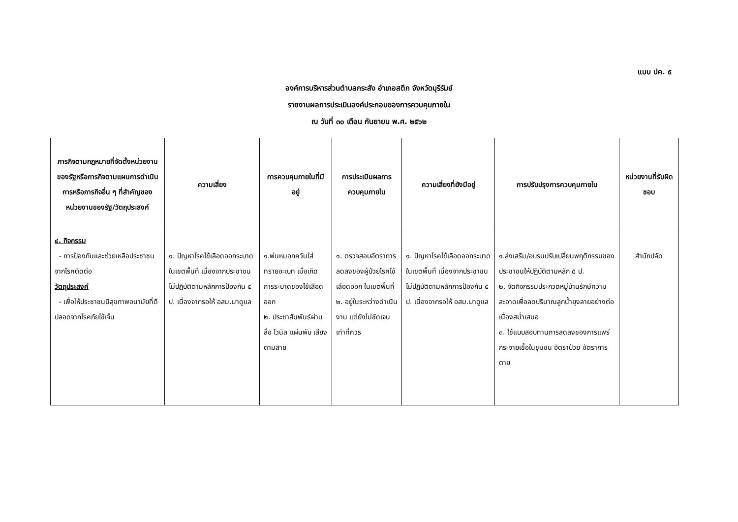แบบ ปค. ๕
องค์การบริหารส่วนตำบลกระสัง อำเภอสตึก จังหวัดบุรีรัมย์
รายงานผลการประเมินองค์ประกอบของการควบคุมภายใน
ณ วันที่ ๓๐ เดือน กันยายน พ.ศ. ๒๕๖๒
| ภารกิจตามกฎหมายที่จัดตั้งหน่วยงานของรัฐหรือภารกิจตามแผนการดำเนินการหรือภารกิจอื่น ๆ ที่สำคัญของหน่วยงานของรัฐ/วัตถุประสงค์ | ความเสี่ยง | การควบคุมภายในที่มีอยู่ | การประเมินผลการควบคุมภายใน | ความเสี่ยงที่ยังมีอยู่ | การปรับปรุงการควบคุมภายใน | หน่วยงานที่รับผิดชอบ |
| --- | --- | --- | --- | --- | --- | --- |
| ๔. กิจกรรม - การป้องกันและช่วยเหลือประชาชนจากโรคติดต่อ วัตถุประสงค์ - เพื่อให้ประชาชนมีสุขภาพอนามัยที่ดี ปลอดจากโรคภัยไข้เจ็บ | ๑. ปัญหาโรคไข้เลือดออกระบาดในเขตพื้นที่ เนื่องจากประชาชนไม่ปฏิบัติตามหลักการป้องกัน ๕ ป. เนื่องจากรอให้ อสม.มาดูแล | ๑.พ่นหมอกควันใส่ทรายอะเบท เมื่อเกิดการระบาดของไข้เลือดออก ๒. ประชาสัมพันธ์ผ่านสื่อ ไวนิล แผ่นพับ เสียงตามสาย | ๑. ตรวจสอบอัตราการลดลงของผู้ป่วยโรคไข้เลือดออก ในเขตพื้นที่ ๒. อยู่ในระหว่างดำเนินงาน แต่ยังไม่ชัดเจนเท่าที่ควร | ๑. ปัญหาโรคไข้เลือดออกระบาดในเขตพื้นที่ เนื่องจากประชาชนไม่ปฏิบัติตามหลักการป้องกัน ๕ ป. เนื่องจากรอให้ อสม.มาดูแล | ๑.ส่งเสริม/อบรมปรับเปลี่ยนพฤติกรรมของประชาชนให้ปฏิบัติตามหลัก ๕ ป. ๒. จัดกิจกรรมประกวดหมู่บ้านรักษ์ความสะอาดเพื่อลดปริมาณลูกน้ำยุงลายอย่างต่อเนื่องสม่ำเสมอ ๓. ใช้แบบสอบทานการลดลงของการแพร่กระจายเชื้อในชุมชน อัตราป่วย อัตราการตาย | สำนักปลัด |